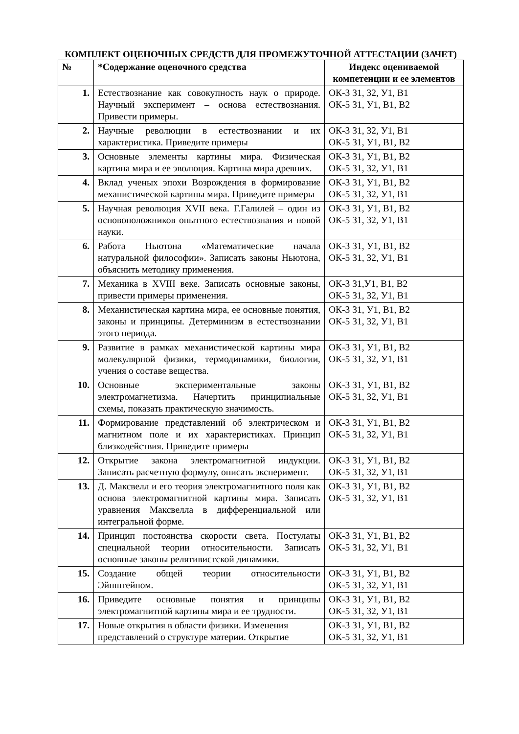КОМПЛЕКТ ОЦЕНОЧНЫХ СРЕДСТВ ДЛЯ ПРОМЕЖУТОЧНОЙ АТТЕСТАЦИИ (ЗАЧЕТ)
| № | *Содержание оценочного средства | Индекс оцениваемой компетенции и ее элементов |
| --- | --- | --- |
| 1. | Естествознание как совокупность наук о природе. Научный эксперимент – основа естествознания. Привести примеры. | ОК-3 З1, З2, У1, В1 ОК-5 З1, У1, В1, В2 |
| 2. | Научные революции в естествознании и их характеристика. Приведите примеры | ОК-3 З1, З2, У1, В1 ОК-5 З1, У1, В1, В2 |
| 3. | Основные элементы картины мира. Физическая картина мира и ее эволюция. Картина мира древних. | ОК-3 З1, У1, В1, В2 ОК-5 З1, З2, У1, В1 |
| 4. | Вклад ученых эпохи Возрождения в формирование механистической картины мира. Приведите примеры | ОК-3 З1, У1, В1, В2 ОК-5 З1, З2, У1, В1 |
| 5. | Научная революция XVII века. Г.Галилей – один из основоположников опытного естествознания и новой науки. | ОК-3 З1, У1, В1, В2 ОК-5 З1, З2, У1, В1 |
| 6. | Работа Ньютона «Математические начала натуральной философии». Записать законы Ньютона, объяснить методику применения. | ОК-3 З1, У1, В1, В2 ОК-5 З1, З2, У1, В1 |
| 7. | Механика в XVIII веке. Записать основные законы, привести примеры применения. | ОК-3 З1,У1, В1, В2 ОК-5 З1, З2, У1, В1 |
| 8. | Механистическая картина мира, ее основные понятия, законы и принципы. Детерминизм в естествознании этого периода. | ОК-3 З1, У1, В1, В2 ОК-5 З1, З2, У1, В1 |
| 9. | Развитие в рамках механистической картины мира молекулярной физики, термодинамики, биологии, учения о составе вещества. | ОК-3 З1, У1, В1, В2 ОК-5 З1, З2, У1, В1 |
| 10. | Основные экспериментальные законы электромагнетизма. Начертить принципиальные схемы, показать практическую значимость. | ОК-3 З1, У1, В1, В2 ОК-5 З1, З2, У1, В1 |
| 11. | Формирование представлений об электрическом и магнитном поле и их характеристиках. Принцип близкодействия. Приведите примеры | ОК-3 З1, У1, В1, В2 ОК-5 З1, З2, У1, В1 |
| 12. | Открытие закона электромагнитной индукции. Записать расчетную формулу, описать эксперимент. | ОК-3 З1, У1, В1, В2 ОК-5 З1, З2, У1, В1 |
| 13. | Д. Максвелл и его теория электромагнитного поля как основа электромагнитной картины мира. Записать уравнения Максвелла в дифференциальной или интегральной форме. | ОК-3 З1, У1, В1, В2 ОК-5 З1, З2, У1, В1 |
| 14. | Принцип постоянства скорости света. Постулаты специальной теории относительности. Записать основные законы релятивистской динамики. | ОК-3 З1, У1, В1, В2 ОК-5 З1, З2, У1, В1 |
| 15. | Создание общей теории относительности Эйнштейном. | ОК-3 З1, У1, В1, В2 ОК-5 З1, З2, У1, В1 |
| 16. | Приведите основные понятия и принципы электромагнитной картины мира и ее трудности. | ОК-3 З1, У1, В1, В2 ОК-5 З1, З2, У1, В1 |
| 17. | Новые открытия в области физики. Изменения представлений о структуре материи. Открытие | ОК-3 З1, У1, В1, В2 ОК-5 З1, З2, У1, В1 |